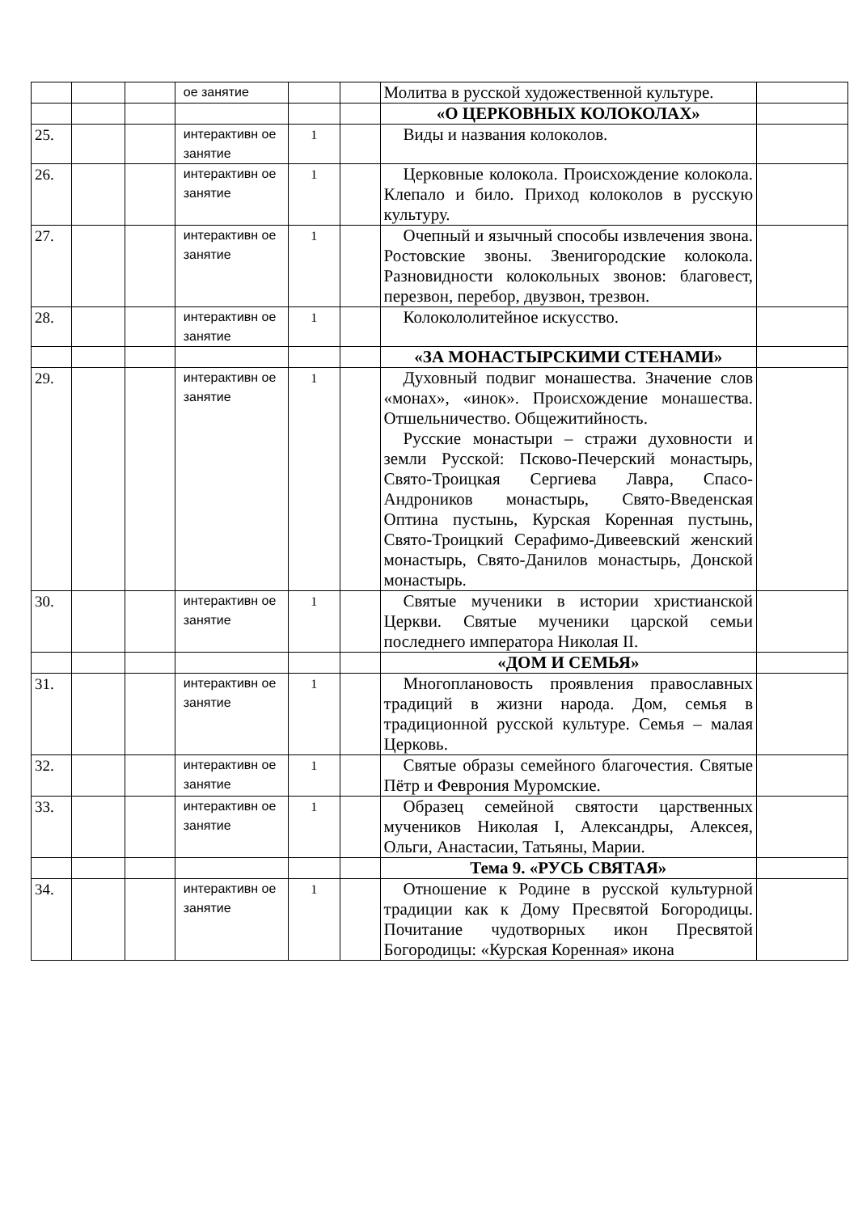| | | | ое занятие | | | Молитва в русской художественной культуре. | |
| | | | | | | «О ЦЕРКОВНЫХ КОЛОКОЛАХ» | |
| 25. | | | интерактивн ое занятие | 1 | | Виды и названия колоколов. | |
| 26. | | | интерактивн ое занятие | 1 | | Церковные колокола. Происхождение колокола. Клепало и било. Приход колоколов в русскую культуру. | |
| 27. | | | интерактивн ое занятие | 1 | | Очепный и язычный способы извлечения звона. Ростовские звоны. Звенигородские колокола. Разновидности колокольных звонов: благовест, перезвон, перебор, двузвон, трезвон. | |
| 28. | | | интерактивн ое занятие | 1 | | Колокололитейное искусство. | |
| | | | | | | «ЗА МОНАСТЫРСКИМИ СТЕНАМИ» | |
| 29. | | | интерактивн ое занятие | 1 | | Духовный подвиг монашества. Значение слов «монах», «инок». Происхождение монашества. Отшельничество. Общежитийность. Русские монастыри – стражи духовности и земли Русской: Псково-Печерский монастырь, Свято-Троицкая Сергиева Лавра, Спасо-Андроников монастырь, Свято-Введенская Оптина пустынь, Курская Коренная пустынь, Свято-Троицкий Серафимо-Дивеевский женский монастырь, Свято-Данилов монастырь, Донской монастырь. | |
| 30. | | | интерактивн ое занятие | 1 | | Святые мученики в истории христианской Церкви. Святые мученики царской семьи последнего императора Николая II. | |
| | | | | | | «ДОМ И СЕМЬЯ» | |
| 31. | | | интерактивн ое занятие | 1 | | Многоплановость проявления православных традиций в жизни народа. Дом, семья в традиционной русской культуре. Семья – малая Церковь. | |
| 32. | | | интерактивн ое занятие | 1 | | Святые образы семейного благочестия. Святые Пётр и Феврония Муромские. | |
| 33. | | | интерактивн ое занятие | 1 | | Образец семейной святости царственных мучеников Николая I, Александры, Алексея, Ольги, Анастасии, Татьяны, Марии. | |
| | | | | | | Тема 9. «РУСЬ СВЯТАЯ» | |
| 34. | | | интерактивн ое занятие | 1 | | Отношение к Родине в русской культурной традиции как к Дому Пресвятой Богородицы. Почитание чудотворных икон Пресвятой Богородицы: «Курская Коренная» икона | |